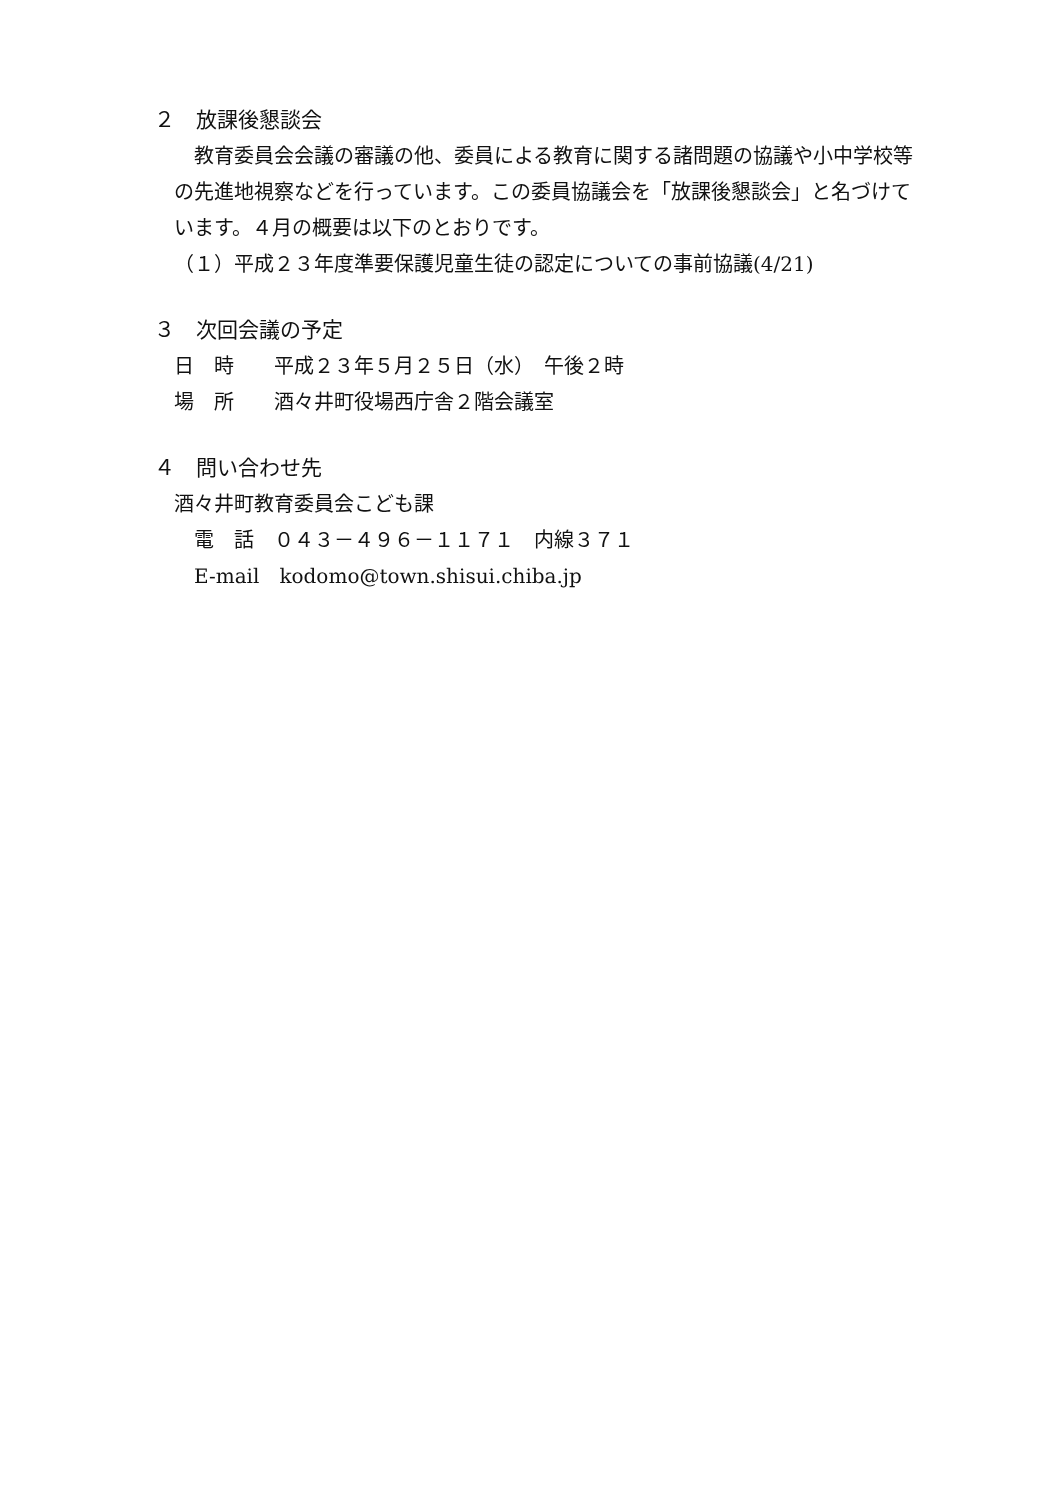２　放課後懇談会
　教育委員会会議の審議の他、委員による教育に関する諸問題の協議や小中学校等の先進地視察などを行っています。この委員協議会を「放課後懇談会」と名づけています。４月の概要は以下のとおりです。
（１）平成２３年度準要保護児童生徒の認定についての事前協議(4/21)
３　次回会議の予定
日　時　　平成２３年５月２５日（水）　午後２時
場　所　　酒々井町役場西庁舎２階会議室
４　問い合わせ先
酒々井町教育委員会こども課
電　話　０４３－４９６－１１７１　内線３７１
E-mail　kodomo@town.shisui.chiba.jp